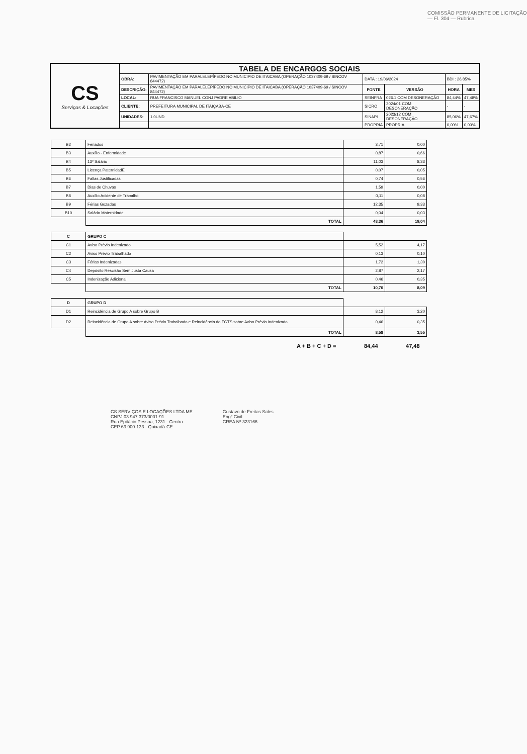COMISSÃO PERMANENTE DE LICITAÇÃO — Fl. 304 — Rubrica
| CS Serviços & Locações | TABELA DE ENCARGOS SOCIAIS | | | | | |
| | OBRA: | PAVIMENTAÇÃO EM PARALELEPÍPEDO NO MUNICIPIO DE ITAICABA (OPERAÇÃO 1037409-69 / SINCOV 844472) | DATA : 19/06/2024 | | BDI : 26,85% | |
| | DESCRIÇÃO: | PAVIMENTAÇÃO EM PARALELEPÍPEDO NO MUNICIPIO DE ITAICABA (OPERAÇÃO 1037409-69 / SINCOV 844472) | FONTE | VERSÃO | HORA | MES |
| | LOCAL: | RUA FRANCISCO MANUEL CONJ PADRE ABILIO | SEINFRA | 026.1 COM DESONERAÇÃO | 84,44% | 47,48% |
| | CLIENTE: | PREFEITURA MUNICIPAL DE ITAIÇABA-CE | SICRO | 2024/01 COM DESONERAÇÃO | - | - |
| | UNIDADES: | 1.0UND | SINAPI | 2023/12 COM DESONERAÇÃO | 85,06% | 47,67% |
| | | | PRÓPRIA | PROPRIA | 0,00% | 0,00% |
| B2 | Feriados | 3,71 | 0,00 |
| B3 | Auxílio - Enfermidade | 0,87 | 0,66 |
| B4 | 13º Salário | 11,03 | 8,33 |
| B5 | Licença PaternidadE | 0,07 | 0,05 |
| B6 | Faltas Justificadas | 0,74 | 0,56 |
| B7 | Dias de Chuvas | 1,59 | 0,00 |
| B8 | Auxílio Acidente de Trabalho | 0,11 | 0,08 |
| B9 | Férias Gozadas | 12,35 | 9,33 |
| B10 | Salário Maternidade | 0,04 | 0,03 |
| | TOTAL | 48,36 | 19,04 |
| C | GRUPO C | | |
| C1 | Aviso Prévio Indenizado | 5,52 | 4,17 |
| C2 | Aviso Prévio Trabalhado | 0,13 | 0,10 |
| C3 | Férias Indenizadas | 1,72 | 1,30 |
| C4 | Depósito Rescisão Sem Justa Causa | 2,87 | 2,17 |
| C5 | Indenização Adicional | 0,46 | 0,35 |
| | TOTAL | 10,70 | 8,09 |
| D | GRUPO D | | |
| D1 | Reincidência de Grupo A sobre Grupo B | 8,12 | 3,20 |
| D2 | Reincidência de Grupo A sobre Aviso Prévio Trabalhado e Reincidência do FGTS sobre Aviso Prévio Indenizado | 0,46 | 0,35 |
| | TOTAL | 8,58 | 3,55 |
A + B + C + D = 84,44 47,48
CS SERVIÇOS E LOCAÇÕES LTDA ME
CNPJ 03.947.373/0001-91
Rua Epitácio Pessoa, 1231 - Centro
CEP 63.900-133 - Quixadá-CE
Gustavo de Freitas Sales
Eng° Civil
CREA Nº 323166